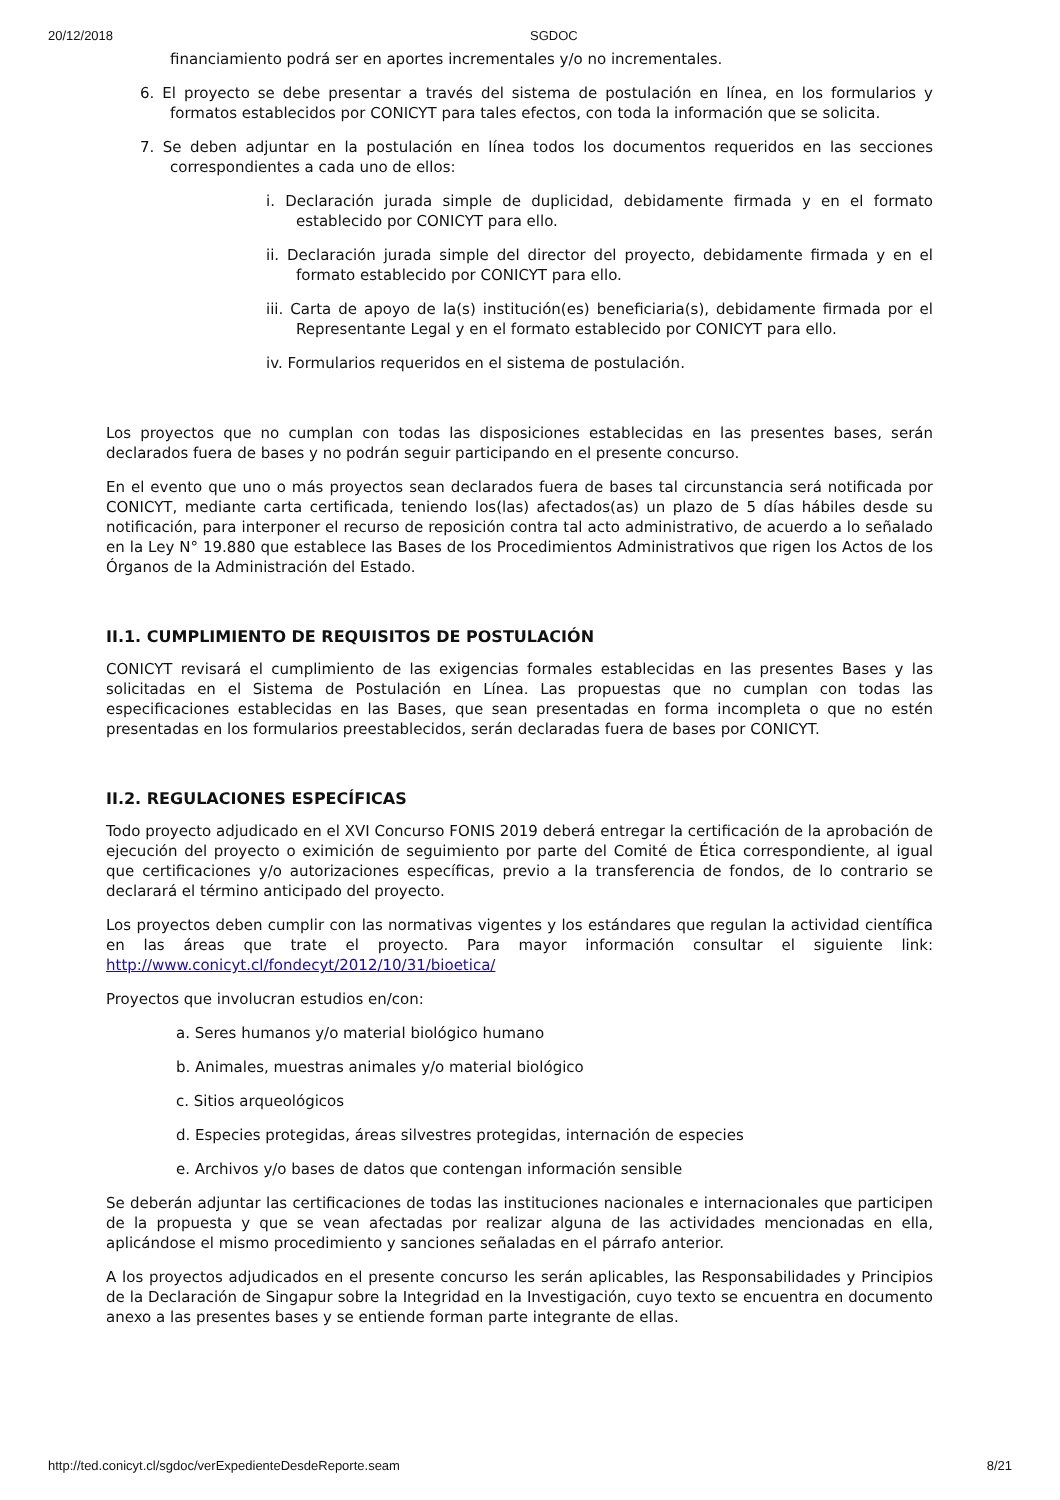20/12/2018 SGDOC
financiamiento podrá ser en aportes incrementales y/o no incrementales.
6. El proyecto se debe presentar a través del sistema de postulación en línea, en los formularios y formatos establecidos por CONICYT para tales efectos, con toda la información que se solicita.
7. Se deben adjuntar en la postulación en línea todos los documentos requeridos en las secciones correspondientes a cada uno de ellos:
i. Declaración jurada simple de duplicidad, debidamente firmada y en el formato establecido por CONICYT para ello.
ii. Declaración jurada simple del director del proyecto, debidamente firmada y en el formato establecido por CONICYT para ello.
iii. Carta de apoyo de la(s) institución(es) beneficiaria(s), debidamente firmada por el Representante Legal y en el formato establecido por CONICYT para ello.
iv. Formularios requeridos en el sistema de postulación.
Los proyectos que no cumplan con todas las disposiciones establecidas en las presentes bases, serán declarados fuera de bases y no podrán seguir participando en el presente concurso.
En el evento que uno o más proyectos sean declarados fuera de bases tal circunstancia será notificada por CONICYT, mediante carta certificada, teniendo los(las) afectados(as) un plazo de 5 días hábiles desde su notificación, para interponer el recurso de reposición contra tal acto administrativo, de acuerdo a lo señalado en la Ley N° 19.880 que establece las Bases de los Procedimientos Administrativos que rigen los Actos de los Órganos de la Administración del Estado.
II.1. CUMPLIMIENTO DE REQUISITOS DE POSTULACIÓN
CONICYT revisará el cumplimiento de las exigencias formales establecidas en las presentes Bases y las solicitadas en el Sistema de Postulación en Línea. Las propuestas que no cumplan con todas las especificaciones establecidas en las Bases, que sean presentadas en forma incompleta o que no estén presentadas en los formularios preestablecidos, serán declaradas fuera de bases por CONICYT.
II.2. REGULACIONES ESPECÍFICAS
Todo proyecto adjudicado en el XVI Concurso FONIS 2019 deberá entregar la certificación de la aprobación de ejecución del proyecto o eximición de seguimiento por parte del Comité de Ética correspondiente, al igual que certificaciones y/o autorizaciones específicas, previo a la transferencia de fondos, de lo contrario se declarará el término anticipado del proyecto.
Los proyectos deben cumplir con las normativas vigentes y los estándares que regulan la actividad científica en las áreas que trate el proyecto. Para mayor información consultar el siguiente link: http://www.conicyt.cl/fondecyt/2012/10/31/bioetica/
Proyectos que involucran estudios en/con:
a. Seres humanos y/o material biológico humano
b. Animales, muestras animales y/o material biológico
c. Sitios arqueológicos
d. Especies protegidas, áreas silvestres protegidas, internación de especies
e. Archivos y/o bases de datos que contengan información sensible
Se deberán adjuntar las certificaciones de todas las instituciones nacionales e internacionales que participen de la propuesta y que se vean afectadas por realizar alguna de las actividades mencionadas en ella, aplicándose el mismo procedimiento y sanciones señaladas en el párrafo anterior.
A los proyectos adjudicados en el presente concurso les serán aplicables, las Responsabilidades y Principios de la Declaración de Singapur sobre la Integridad en la Investigación, cuyo texto se encuentra en documento anexo a las presentes bases y se entiende forman parte integrante de ellas.
http://ted.conicyt.cl/sgdoc/verExpedienteDesdeReporte.seam 8/21